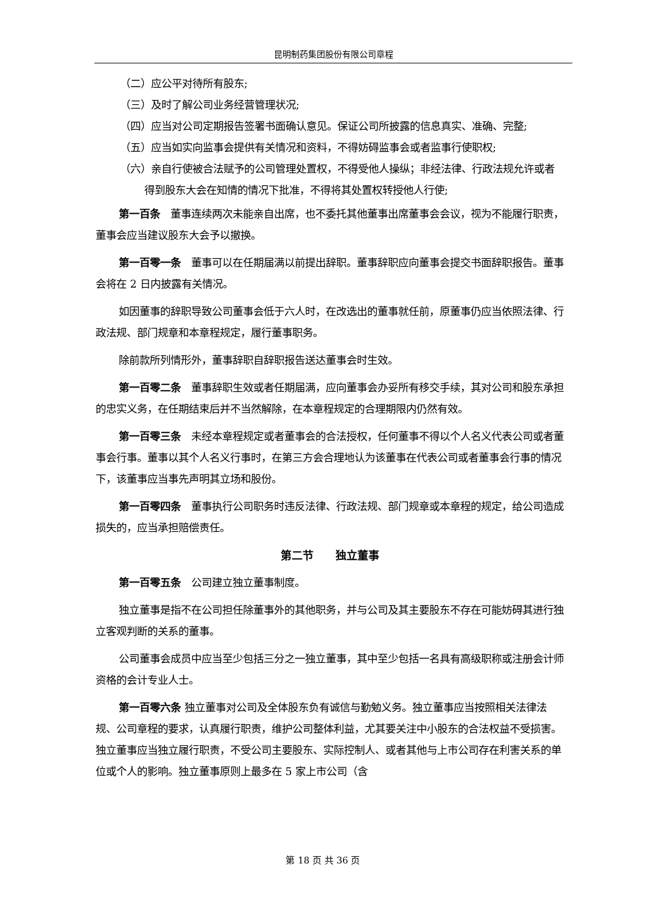昆明制药集团股份有限公司章程
（二）应公平对待所有股东;
（三）及时了解公司业务经营管理状况;
（四）应当对公司定期报告签署书面确认意见。保证公司所披露的信息真实、准确、完整;
（五）应当如实向监事会提供有关情况和资料，不得妨碍监事会或者监事行使职权;
（六）亲自行使被合法赋予的公司管理处置权，不得受他人操纵；非经法律、行政法规允许或者得到股东大会在知情的情况下批准，不得将其处置权转授他人行使;
第一百条　董事连续两次未能亲自出席，也不委托其他董事出席董事会会议，视为不能履行职责，董事会应当建议股东大会予以撤换。
第一百零一条　董事可以在任期届满以前提出辞职。董事辞职应向董事会提交书面辞职报告。董事会将在 2 日内披露有关情况。
如因董事的辞职导致公司董事会低于六人时，在改选出的董事就任前，原董事仍应当依照法律、行政法规、部门规章和本章程规定，履行董事职务。
除前款所列情形外，董事辞职自辞职报告送达董事会时生效。
第一百零二条　董事辞职生效或者任期届满，应向董事会办妥所有移交手续，其对公司和股东承担的忠实义务，在任期结束后并不当然解除，在本章程规定的合理期限内仍然有效。
第一百零三条　未经本章程规定或者董事会的合法授权，任何董事不得以个人名义代表公司或者董事会行事。董事以其个人名义行事时，在第三方会合理地认为该董事在代表公司或者董事会行事的情况下，该董事应当事先声明其立场和股份。
第一百零四条　董事执行公司职务时违反法律、行政法规、部门规章或本章程的规定，给公司造成损失的，应当承担赔偿责任。
第二节　　独立董事
第一百零五条　公司建立独立董事制度。
独立董事是指不在公司担任除董事外的其他职务，并与公司及其主要股东不存在可能妨碍其进行独立客观判断的关系的董事。
公司董事会成员中应当至少包括三分之一独立董事，其中至少包括一名具有高级职称或注册会计师资格的会计专业人士。
第一百零六条 独立董事对公司及全体股东负有诚信与勤勉义务。独立董事应当按照相关法律法规、公司章程的要求，认真履行职责，维护公司整体利益，尤其要关注中小股东的合法权益不受损害。独立董事应当独立履行职责，不受公司主要股东、实际控制人、或者其他与上市公司存在利害关系的单位或个人的影响。独立董事原则上最多在 5 家上市公司（含
第 18 页 共 36 页